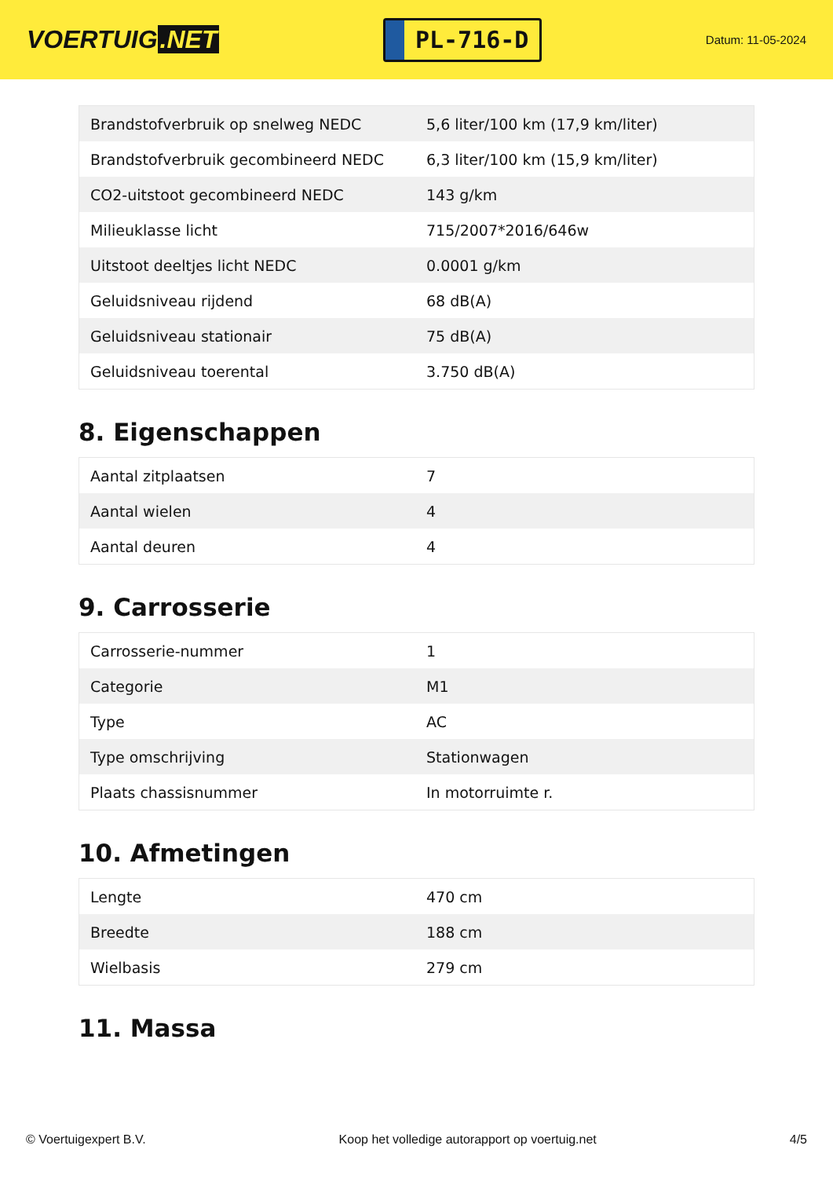VOERTUIG.NET
PL-716-D
Datum: 11-05-2024
| Brandstofverbruik op snelweg NEDC | 5,6 liter/100 km (17,9 km/liter) |
| Brandstofverbruik gecombineerd NEDC | 6,3 liter/100 km (15,9 km/liter) |
| CO2-uitstoot gecombineerd NEDC | 143 g/km |
| Milieuklasse licht | 715/2007*2016/646w |
| Uitstoot deeltjes licht NEDC | 0.0001 g/km |
| Geluidsniveau rijdend | 68 dB(A) |
| Geluidsniveau stationair | 75 dB(A) |
| Geluidsniveau toerental | 3.750 dB(A) |
8. Eigenschappen
| Aantal zitplaatsen | 7 |
| Aantal wielen | 4 |
| Aantal deuren | 4 |
9. Carrosserie
| Carrosserie-nummer | 1 |
| Categorie | M1 |
| Type | AC |
| Type omschrijving | Stationwagen |
| Plaats chassisnummer | In motorruimte r. |
10. Afmetingen
| Lengte | 470 cm |
| Breedte | 188 cm |
| Wielbasis | 279 cm |
11. Massa
© Voertuigexpert B.V. Koop het volledige autorapport op voertuig.net 4/5